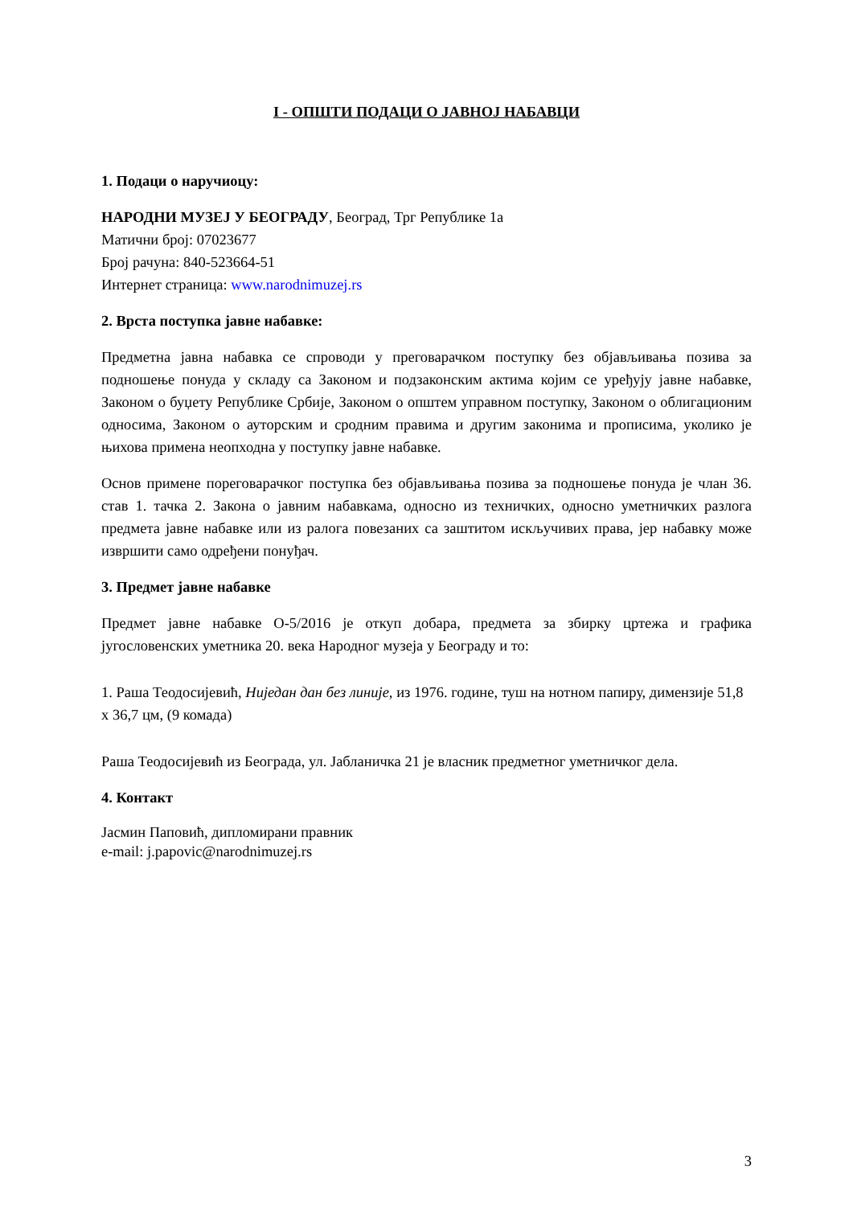I - ОПШТИ ПОДАЦИ О ЈАВНОЈ НАБАВЦИ
1. Подаци о наручиоцу:
НАРОДНИ МУЗЕЈ У БЕОГРАДУ, Београд, Трг Републике 1а
Матични број: 07023677
Број рачуна: 840-523664-51
Интернет страница: www.narodnimuzej.rs
2. Врста поступка јавне набавке:
Предметна јавна набавка се спроводи у преговарачком поступку без објављивања позива за подношење понуда у складу са Законом и подзаконским актима којим се уређују јавне набавке, Законом о буџету Републике Србије, Законом о општем управном поступку, Законом о облигационим односима, Законом о ауторским и сродним правима и другим законима и прописима, уколико је њихова примена неопходна у поступку јавне набавке.
Основ примене порегова­рачког поступка без објављивања позива за подношење понуда је члан 36. став 1. тачка 2. Закона о јавним набавкама, односно из техничких, односно уметничких разлога предмета јавне набавке или из ралога повезаних са заштитом искључивих права, јер набавку може извршити само одређени понуђач.
3. Предмет јавне набавке
Предмет јавне набавке О-5/2016 је откуп добара, предмета за збирку цртежа и графика југословенских уметника 20. века Народног музеја у Београду и то:
1. Раша Теодосијевић, Ниједан дан без линије, из 1976. године, туш на нотном папиру, димензије 51,8 x 36,7 цм, (9 комада)
Раша Теодосијевић из Београда, ул. Јабланичка 21 је власник предметног уметничког дела.
4. Контакт
Јасмин Паповић, дипломирани правник
e-mail: j.papovic@narodnimuzej.rs
3